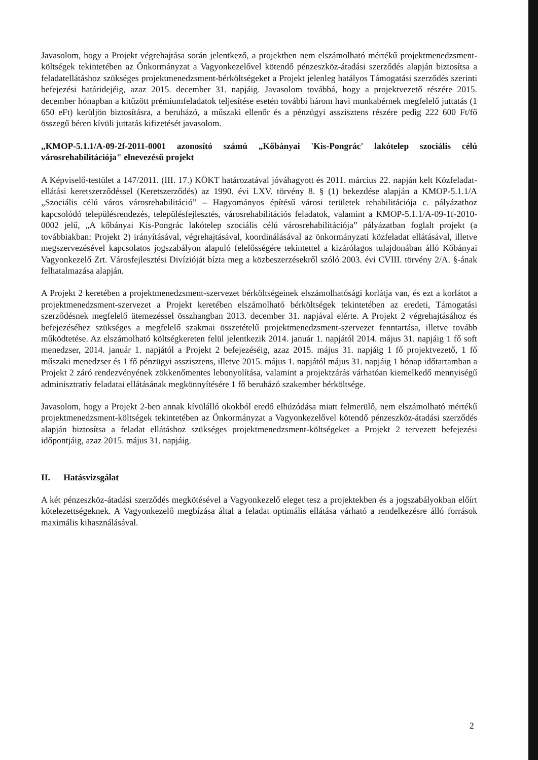Javasolom, hogy a Projekt végrehajtása során jelentkező, a projektben nem elszámolható mértékű projektmenedzsment-költségek tekintetében az Önkormányzat a Vagyonkezelővel kötendő pénzeszköz-átadási szerződés alapján biztosítsa a feladatellátáshoz szükséges projektmenedzsment-bérköltségeket a Projekt jelenleg hatályos Támogatási szerződés szerinti befejezési határidejéig, azaz 2015. december 31. napjáig. Javasolom továbbá, hogy a projektvezető részére 2015. december hónapban a kitűzött prémiumfeladatok teljesítése esetén további három havi munkabérnek megfelelő juttatás (1 650 eFt) kerüljön biztosításra, a beruházó, a műszaki ellenőr és a pénzügyi asszisztens részére pedig 222 600 Ft/fő összegű béren kívüli juttatás kifizetését javasolom.
„KMOP-5.1.1/A-09-2f-2011-0001 azonosító számú „Kőbányai 'Kis-Pongrác' lakótelep szociális célú városrehabilitációja" elnevezésű projekt
A Képviselő-testület a 147/2011. (III. 17.) KÖKT határozatával jóváhagyott és 2011. március 22. napján kelt Közfeladat-ellátási keretszerződéssel (Keretszerződés) az 1990. évi LXV. törvény 8. § (1) bekezdése alapján a KMOP-5.1.1/A „Szociális célú város városrehabilitáció” – Hagyományos építésű városi területek rehabilitációja c. pályázathoz kapcsolódó településrendezés, településfejlesztés, városrehabilitációs feladatok, valamint a KMOP-5.1.1/A-09-1f-2010-0002 jelű, „A kőbányai Kis-Pongrác lakótelep szociális célú városrehabilitációja” pályázatban foglalt projekt (a továbbiakban: Projekt 2) irányításával, végrehajtásával, koordinálásával az önkormányzati közfeladat ellátásával, illetve megszervezésével kapcsolatos jogszabályon alapuló felelősségére tekintettel a kizárólagos tulajdonában álló Kőbányai Vagyonkezelő Zrt. Városfejlesztési Divízióját bízta meg a közbeszerzésekről szóló 2003. évi CVIII. törvény 2/A. §-ának felhatalmazása alapján.
A Projekt 2 keretében a projektmenedzsment-szervezet bérköltségeinek elszámolhatósági korlátja van, és ezt a korlátot a projektmenedzsment-szervezet a Projekt keretében elszámolható bérköltségek tekintetében az eredeti, Támogatási szerződésnek megfelelő ütemezéssel összhangban 2013. december 31. napjával elérte. A Projekt 2 végrehajtásához és befejezéséhez szükséges a megfelelő szakmai összetételű projektmenedzsment-szervezet fenntartása, illetve tovább működtetése. Az elszámolható költségkereten felül jelentkezik 2014. január 1. napjától 2014. május 31. napjáig 1 fő soft menedzser, 2014. január 1. napjától a Projekt 2 befejezéséig, azaz 2015. május 31. napjáig 1 fő projektvezető, 1 fő műszaki menedzser és 1 fő pénzügyi asszisztens, illetve 2015. május 1. napjától május 31. napjáig 1 hónap időtartamban a Projekt 2 záró rendezvényének zökkenőmentes lebonyolítása, valamint a projektzárás várhatóan kiemelkedő mennyiségű adminisztratív feladatai ellátásának megkönnyítésére 1 fő beruházó szakember bérköltsége.
Javasolom, hogy a Projekt 2-ben annak kívülálló okokból eredő elhúzódása miatt felmerülő, nem elszámolható mértékű projektmenedzsment-költségek tekintetében az Önkormányzat a Vagyonkezelővel kötendő pénzeszköz-átadási szerződés alapján biztosítsa a feladat ellátáshoz szükséges projektmenedzsment-költségeket a Projekt 2 tervezett befejezési időpontjáig, azaz 2015. május 31. napjáig.
II. Hatásvizsgálat
A két pénzeszköz-átadási szerződés megkötésével a Vagyonkezelő eleget tesz a projektekben és a jogszabályokban előírt kötelezettségeknek. A Vagyonkezelő megbízása által a feladat optimális ellátása várható a rendelkezésre álló források maximális kihasználásával.
2